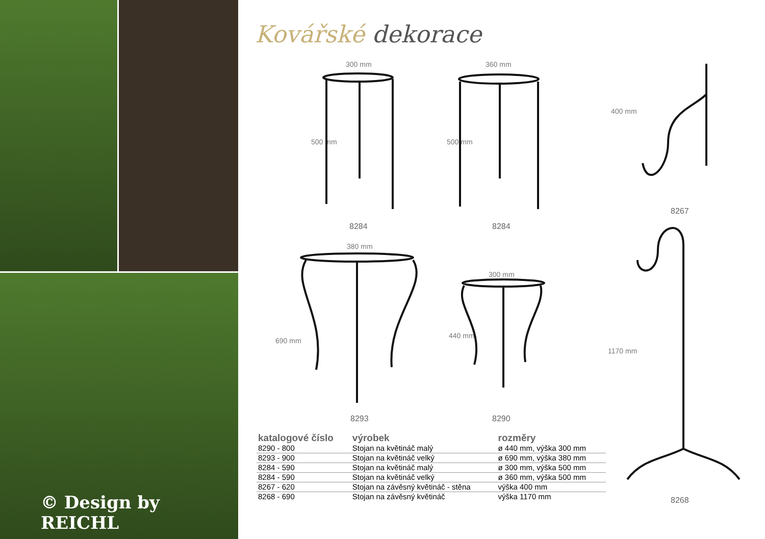© Design by REICHL
Kovářské dekorace
300 mm 360 mm
400 mm
380 mm
300 mm
500 mm 500 mm
690 mm
440 mm
1170 mm
8284 8284
8267
8293 8290
8268
| katalogové číslo | výrobek | rozměry |
| --- | --- | --- |
| 8290 - 800 | Stojan na květináč malý | ø 440 mm, výška 300 mm |
| 8293 - 900 | Stojan na květináč velký | ø 690 mm, výška 380 mm |
| 8284 - 590 | Stojan na květináč malý | ø 300 mm, výška 500 mm |
| 8284 - 590 | Stojan na květináč velký | ø 360 mm, výška 500 mm |
| 8267 - 620 | Stojan na závěsný květináč - stěna | výška 400 mm |
| 8268 - 690 | Stojan na závěsný květináč | výška 1170 mm |